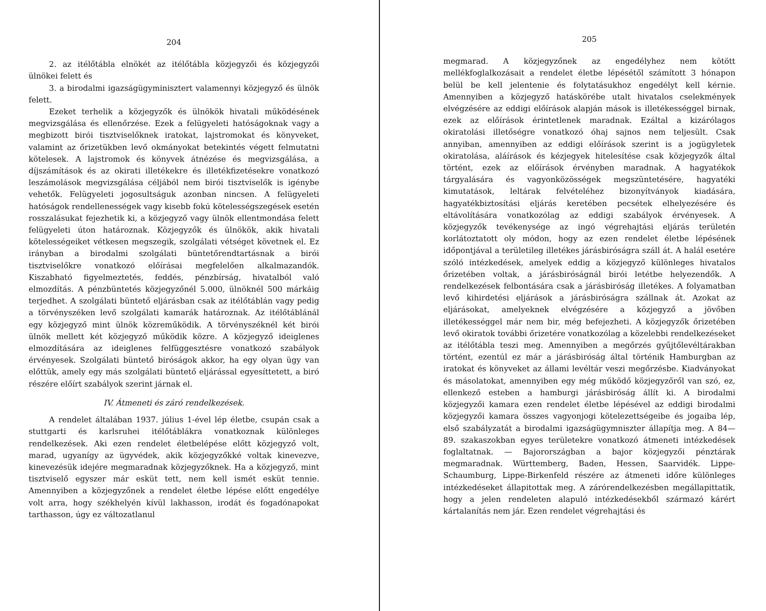204
2. az itélőtábla elnökét az itélőtábla közjegyzői és közjegyzői ülnökei felett és
3. a birodalmi igazságügyminisztert valamennyi közjegyző és ülnök felett.
Ezeket terhelik a közjegyzők és ülnökök hivatali működésének megvizsgálása és ellenőrzése. Ezek a felügyeleti hatóságoknak vagy a megbizott birói tisztviselőknek iratokat, lajstromokat és könyveket, valamint az őrizetükben levő okmányokat betekintés végett felmutatni kötelesek. A lajstromok és könyvek átnézése és megvizsgálása, a díjszámítások és az okirati illetékekre és illetékfizetésekre vonatkozó leszámolások megvizsgálása céljából nem birói tisztviselők is igénybe vehetők. Felügyeleti jogosultságuk azonban nincsen. A felügyeleti hatóságok rendellenességek vagy kisebb fokú kötelességszegések esetén rosszalásukat fejezhetik ki, a közjegyző vagy ülnök ellentmondása felett felügyeleti úton határoznak. Közjegyzők és ülnökök, akik hivatali kötelességeiket vétkesen megszegik, szolgálati vétséget követnek el. Ez irányban a birodalmi szolgálati büntetőrendtartásnak a birói tisztviselőkre vonatkozó előírásai megfelelően alkalmazandók. Kiszabható figyelmeztetés, feddés, pénzbírság, hivatalból való elmozdítás. A pénzbüntetés közjegyzőnél 5.000, ülnöknél 500 márkáig terjedhet. A szolgálati büntető eljárásban csak az itélőtáblán vagy pedig a törvényszéken levő szolgálati kamarák határoznak. Az itélőtáblánál egy közjegyző mint ülnök közreműködik. A törvényszéknél két birói ülnök mellett két közjegyző működik közre. A közjegyző ideiglenes elmozdítására az ideiglenes felfüggesztésre vonatkozó szabályok érvényesek. Szolgálati büntető biróságok akkor, ha egy olyan ügy van előttük, amely egy más szolgálati büntető eljárással egyesíttetett, a biró részére előírt szabályok szerint járnak el.
IV. Átmeneti és záró rendelkezések.
A rendelet általában 1937. július 1-ével lép életbe, csupán csak a stuttgarti és karlsruhei itélőtáblákra vonatkoznak különleges rendelkezések. Aki ezen rendelet életbelépése előtt közjegyző volt, marad, ugyanígy az ügyvédek, akik közjegyzőkké voltak kinevezve, kinevezésük idejére megmaradnak közjegyzőknek. Ha a közjegyző, mint tisztviselő egyszer már esküt tett, nem kell ismét esküt tennie. Amennyiben a közjegyzőnek a rendelet életbe lépése előtt engedélye volt arra, hogy székhelyén kívül lakhasson, irodát és fogadónapokat tarthasson, úgy ez változatlanul
205
megmarad. A közjegyzőnek az engedélyhez nem kötött mellékfoglalkozásait a rendelet életbe lépésétől számított 3 hónapon belül be kell jelentenie és folytatásukhoz engedélyt kell kérnie. Amennyiben a közjegyző hatáskörébe utalt hivatalos cselekmények elvégzésére az eddigi előírások alapján mások is illetékességgel birnak, ezek az előírások érintetlenek maradnak. Ezáltal a kizárólagos okiratolási illetőségre vonatkozó óhaj sajnos nem teljesült. Csak annyiban, amennyiben az eddigi előírások szerint is a jogügyletek okiratolása, aláírások és kézjegyek hitelesítése csak közjegyzők által történt, ezek az előírások érvényben maradnak. A hagyatékok tárgyalására és vagyonközösségek megszüntetésére, hagyatéki kimutatások, leltárak felvételéhez bizonyítványok kiadására, hagyatékbiztosítási eljárás keretében pecsétek elhelyezésére és eltávolítására vonatkozólag az eddigi szabályok érvényesek. A közjegyzők tevékenysége az ingó végrehajtási eljárás területén korlátoztatott oly módon, hogy az ezen rendelet életbe lépésének időpontjával a területileg illetékes járásbiróságra száll át. A halál esetére szóló intézkedések, amelyek eddig a közjegyző különleges hivatalos őrizetében voltak, a járásbiróságnál birói letétbe helyezendők. A rendelkezések felbontására csak a járásbiróság illetékes. A folyamatban levő kihirdetési eljárások a járásbiróságra szállnak át. Azokat az eljárásokat, amelyeknek elvégzésére a közjegyző a jövőben illetékességgel már nem bir, még befejezheti. A közjegyzők őrizetében levő okiratok további őrizetére vonatkozólag a közelebbi rendelkezéseket az itélőtábla teszi meg. Amennyiben a megőrzés gyűjtőlevéltárakban történt, ezentúl ez már a járásbiróság által történik Hamburgban az iratokat és könyveket az állami levéltár veszi megőrzésbe. Kiadványokat és másolatokat, amennyiben egy még működő közjegyzőről van szó, ez, ellenkező esteben a hamburgi járásbiróság állít ki. A birodalmi közjegyzői kamara ezen rendelet életbe lépésével az eddigi birodalmi közjegyzői kamara összes vagyonjogi kötelezettségeibe és jogaiba lép, első szabályzatát a birodalmi igazságügymniszter állapítja meg. A 84—89. szakaszokban egyes területekre vonatkozó átmeneti intézkedések foglaltatnak. — Bajorországban a bajor közjegyzői pénztárak megmaradnak. Württemberg, Baden, Hessen, Saarvidék. Lippe-Schaumburg, Lippe-Birkenfeld részére az átmeneti időre különleges intézkedéseket állapitottak meg. A zárórendelkezésben megállapittatik, hogy a jelen rendeleten alapuló intézkedésekből származó kárért kártalanítás nem jár. Ezen rendelet végrehajtási és